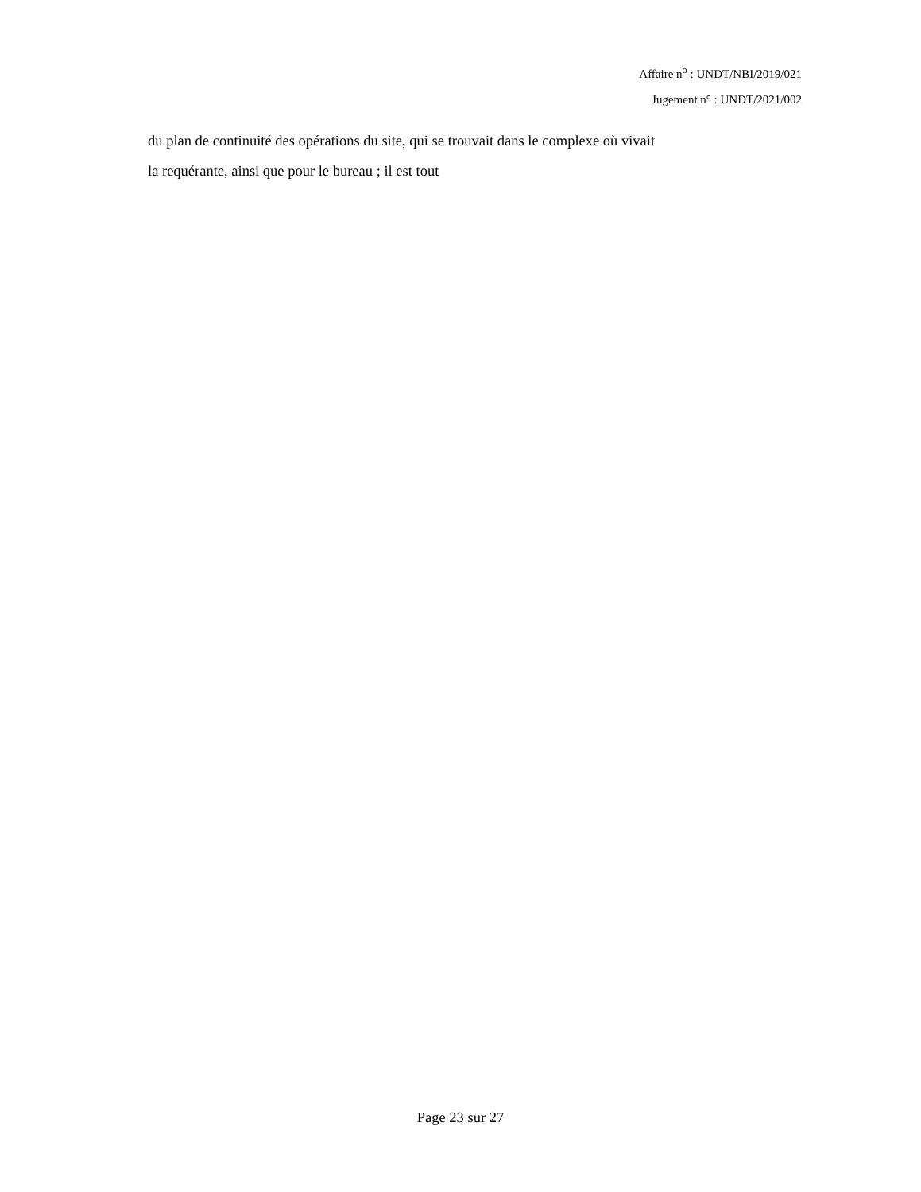Affaire n<sup>o</sup> : UNDT/NBI/2019/021
Jugement n° : UNDT/2021/002
du plan de continuité des opérations du site, qui se trouvait dans le complexe où vivait
la requérante, ainsi que pour le bureau ; il est tout
Page 23 sur 27